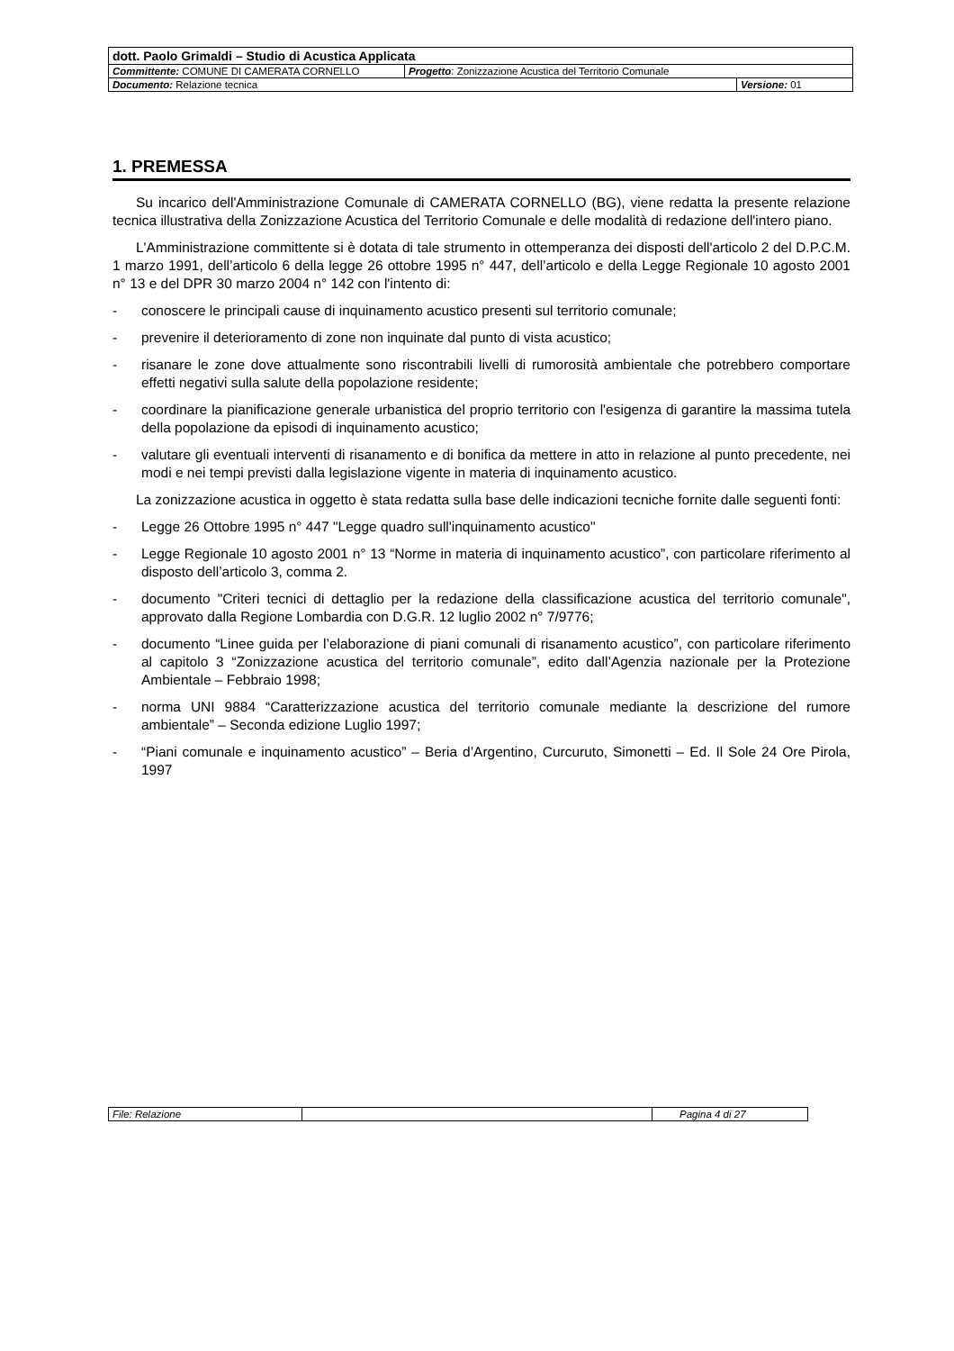| dott. Paolo Grimaldi – Studio di Acustica Applicata | | |
| Committente: COMUNE DI CAMERATA CORNELLO | Progetto : Zonizzazione Acustica del Territorio Comunale | |
| Documento: Relazione tecnica | | Versione: 01 |
1. PREMESSA
Su incarico dell'Amministrazione Comunale di CAMERATA CORNELLO (BG), viene redatta la presente relazione tecnica illustrativa della Zonizzazione Acustica del Territorio Comunale e delle modalità di redazione dell'intero piano.
L'Amministrazione committente si è dotata di tale strumento in ottemperanza dei disposti dell'articolo 2 del D.P.C.M. 1 marzo 1991, dell’articolo 6 della legge 26 ottobre 1995 n° 447, dell’articolo e della Legge Regionale 10 agosto 2001 n° 13 e del DPR 30 marzo 2004 n° 142 con l'intento di:
- conoscere le principali cause di inquinamento acustico presenti sul territorio comunale;
- prevenire il deterioramento di zone non inquinate dal punto di vista acustico;
- risanare le zone dove attualmente sono riscontrabili livelli di rumorosità ambientale che potrebbero comportare effetti negativi sulla salute della popolazione residente;
- coordinare la pianificazione generale urbanistica del proprio territorio con l'esigenza di garantire la massima tutela della popolazione da episodi di inquinamento acustico;
- valutare gli eventuali interventi di risanamento e di bonifica da mettere in atto in relazione al punto precedente, nei modi e nei tempi previsti dalla legislazione vigente in materia di inquinamento acustico.
La zonizzazione acustica in oggetto è stata redatta sulla base delle indicazioni tecniche fornite dalle seguenti fonti:
- Legge 26 Ottobre 1995 n° 447 "Legge quadro sull'inquinamento acustico"
- Legge Regionale 10 agosto 2001 n° 13 “Norme in materia di inquinamento acustico”, con particolare riferimento al disposto dell’articolo 3, comma 2.
- documento "Criteri tecnici di dettaglio per la redazione della classificazione acustica del territorio comunale", approvato dalla Regione Lombardia con D.G.R. 12 luglio 2002 n° 7/9776;
- documento “Linee guida per l’elaborazione di piani comunali di risanamento acustico”, con particolare riferimento al capitolo 3 “Zonizzazione acustica del territorio comunale”, edito dall’Agenzia nazionale per la Protezione Ambientale – Febbraio 1998;
- norma UNI 9884 “Caratterizzazione acustica del territorio comunale mediante la descrizione del rumore ambientale” – Seconda edizione Luglio 1997;
- “Piani comunale e inquinamento acustico” – Beria d’Argentino, Curcuruto, Simonetti – Ed. Il Sole 24 Ore Pirola, 1997
| File: Relazione | | Pagina 4 di 27 |